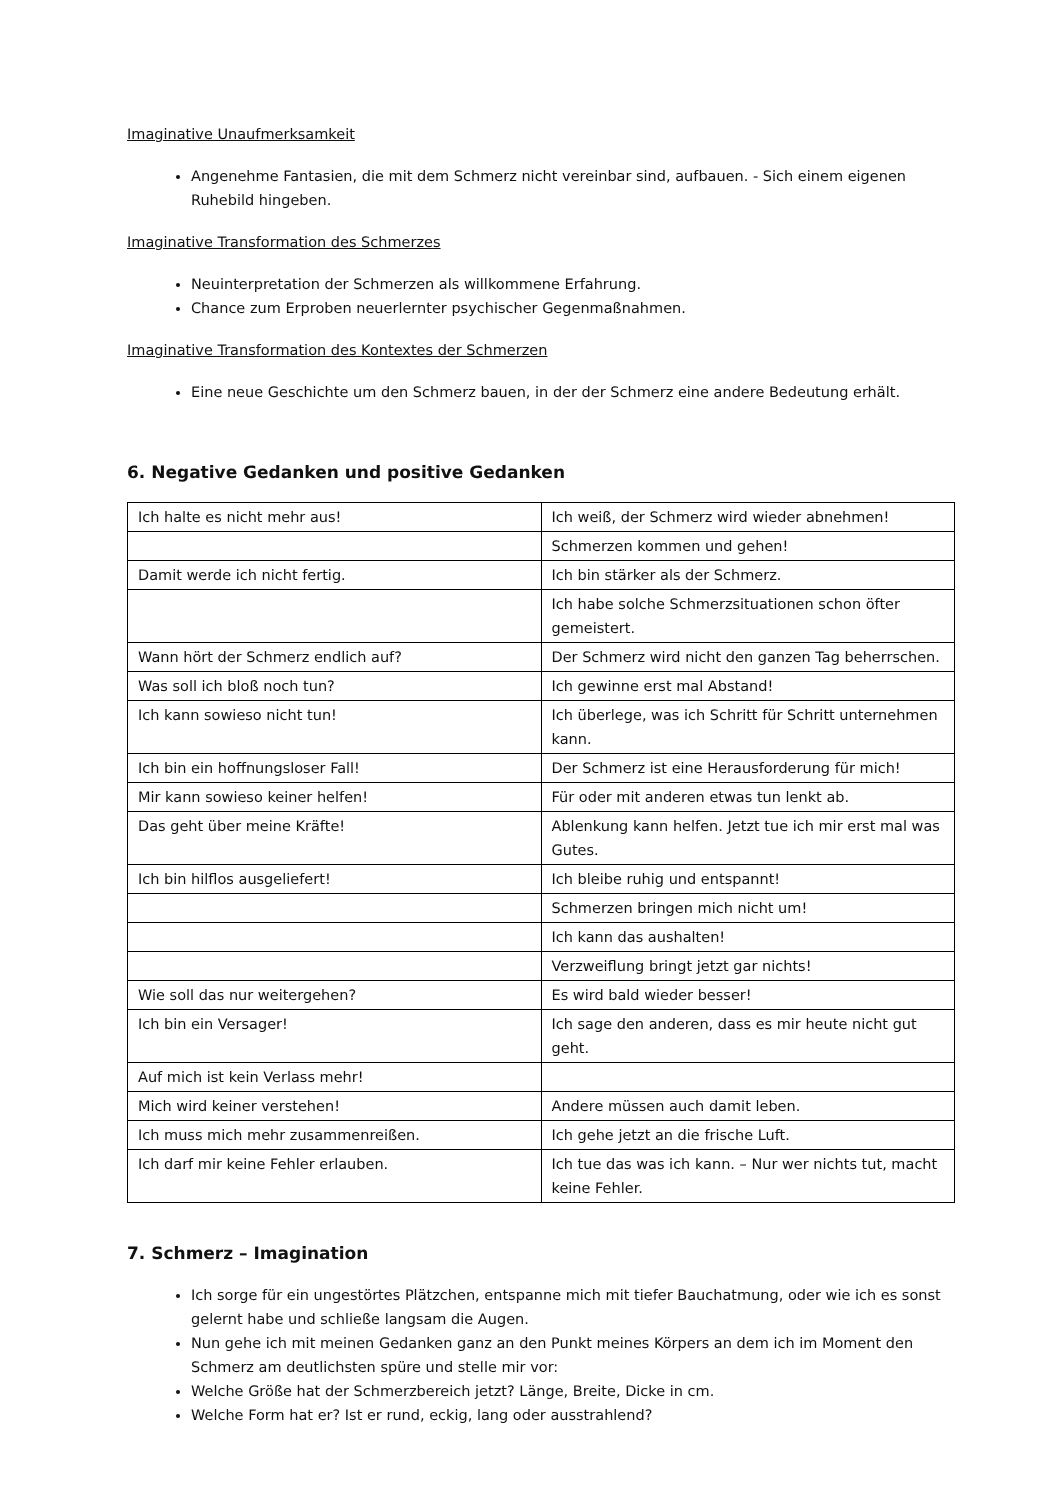Imaginative Unaufmerksamkeit
Angenehme Fantasien, die mit dem Schmerz nicht vereinbar sind, aufbauen. - Sich einem eigenen Ruhebild hingeben.
Imaginative Transformation des Schmerzes
Neuinterpretation der Schmerzen als willkommene Erfahrung.
Chance zum Erproben neuerlernter psychischer Gegenmaßnahmen.
Imaginative Transformation des Kontextes der Schmerzen
Eine neue Geschichte um den Schmerz bauen, in der der Schmerz eine andere Bedeutung erhält.
6. Negative Gedanken und positive Gedanken
| Ich halte es nicht mehr aus! | Ich weiß, der Schmerz wird wieder abnehmen! |
| | Schmerzen kommen und gehen! |
| Damit werde ich nicht fertig. | Ich bin stärker als der Schmerz. |
| | Ich habe solche Schmerzsituationen schon öfter gemeistert. |
| Wann hört der Schmerz endlich auf? | Der Schmerz wird nicht den ganzen Tag beherrschen. |
| Was soll ich bloß noch tun? | Ich gewinne erst mal Abstand! |
| Ich kann sowieso nicht tun! | Ich überlege, was ich Schritt für Schritt unternehmen kann. |
| Ich bin ein hoffnungsloser Fall! | Der Schmerz ist eine Herausforderung für mich! |
| Mir kann sowieso keiner helfen! | Für oder mit anderen etwas tun lenkt ab. |
| Das geht über meine Kräfte! | Ablenkung kann helfen. Jetzt tue ich mir erst mal was Gutes. |
| Ich bin hilflos ausgeliefert! | Ich bleibe ruhig und entspannt! |
| | Schmerzen bringen mich nicht um! |
| | Ich kann das aushalten! |
| | Verzweiflung bringt jetzt gar nichts! |
| Wie soll das nur weitergehen? | Es wird bald wieder besser! |
| Ich bin ein Versager! | Ich sage den anderen, dass es mir heute nicht gut geht. |
| Auf mich ist kein Verlass mehr! | |
| Mich wird keiner verstehen! | Andere müssen auch damit leben. |
| Ich muss mich mehr zusammenreißen. | Ich gehe jetzt an die frische Luft. |
| Ich darf mir keine Fehler erlauben. | Ich tue das was ich kann. – Nur wer nichts tut, macht keine Fehler. |
7. Schmerz – Imagination
Ich sorge für ein ungestörtes Plätzchen, entspanne mich mit tiefer Bauchatmung, oder wie ich es sonst gelernt habe und schließe langsam die Augen.
Nun gehe ich mit meinen Gedanken ganz an den Punkt meines Körpers an dem ich im Moment den Schmerz am deutlichsten spüre und stelle mir vor:
Welche Größe hat der Schmerzbereich jetzt? Länge, Breite, Dicke in cm.
Welche Form hat er? Ist er rund, eckig, lang oder ausstrahlend?